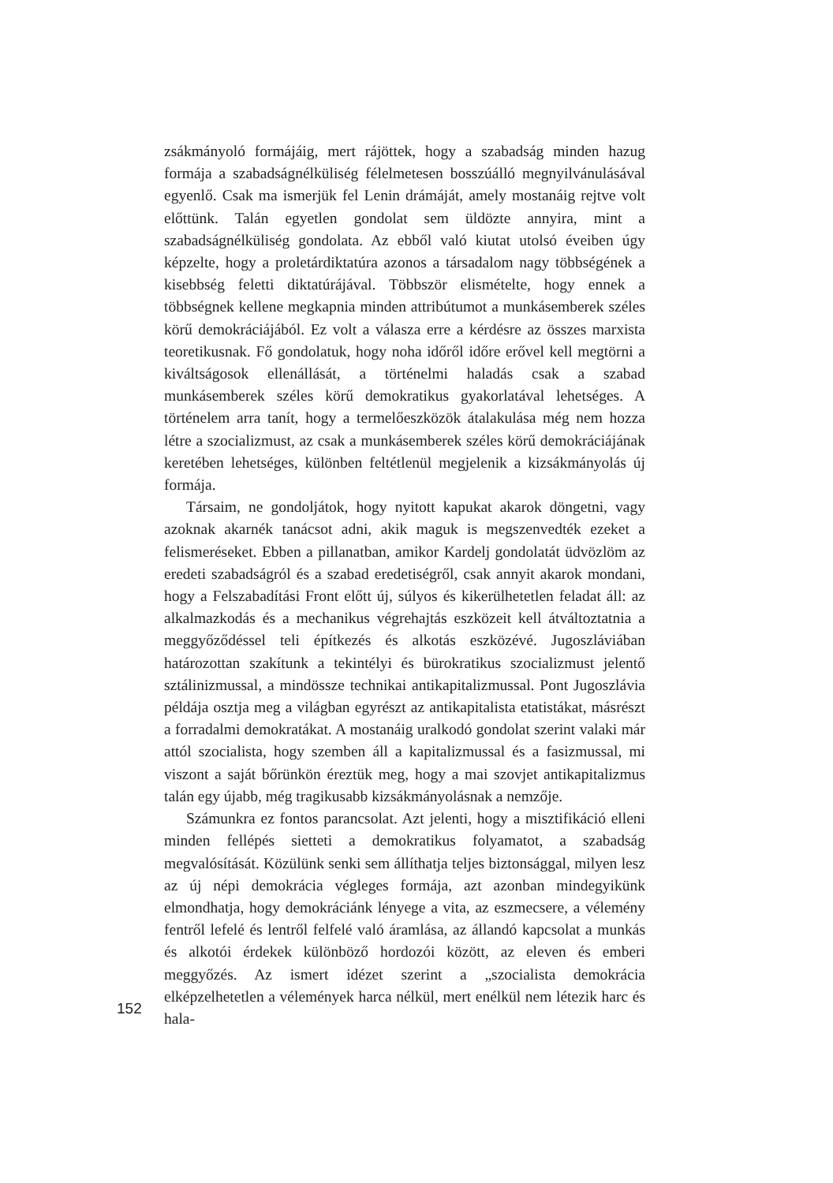zsákmányoló formájáig, mert rájöttek, hogy a szabadság minden hazug formája a szabadságnélküliség félelmetesen bosszúálló megnyilvánulásával egyenlő. Csak ma ismerjük fel Lenin drámáját, amely mostanáig rejtve volt előttünk. Talán egyetlen gondolat sem üldözte annyira, mint a szabadságnélküliség gondolata. Az ebből való kiutat utolsó éveiben úgy képzelte, hogy a proletárdiktatúra azonos a társadalom nagy többségének a kisebbség feletti diktatúrájával. Többször elismételte, hogy ennek a többségnek kellene megkapnia minden attribútumot a munkásemberek széles körű demokráciájából. Ez volt a válasza erre a kérdésre az összes marxista teoretikusnak. Fő gondolatuk, hogy noha időről időre erővel kell megtörni a kiváltságosok ellenállását, a történelmi haladás csak a szabad munkásemberek széles körű demokratikus gyakorlatával lehetséges. A történelem arra tanít, hogy a termelőeszközök átalakulása még nem hozza létre a szocializmust, az csak a munkásemberek széles körű demokráciájának keretében lehetséges, különben feltétlenül megjelenik a kizsákmányolás új formája.
Társaim, ne gondoljátok, hogy nyitott kapukat akarok döngetni, vagy azoknak akarnék tanácsot adni, akik maguk is megszenvedték ezeket a felismeréseket. Ebben a pillanatban, amikor Kardelj gondolatát üdvözlöm az eredeti szabadságról és a szabad eredetiségről, csak annyit akarok mondani, hogy a Felszabadítási Front előtt új, súlyos és kikerülhetetlen feladat áll: az alkalmazkodás és a mechanikus végrehajtás eszközeit kell átváltoztatnia a meggyőződéssel teli építkezés és alkotás eszközévé. Jugoszláviában határozottan szakítunk a tekintélyi és bürokratikus szocializmust jelentő sztálinizmussal, a mindössze technikai antikapitalizmussal. Pont Jugoszlávia példája osztja meg a világban egyrészt az antikapitalista etatistákat, másrészt a forradalmi demokratákat. A mostanáig uralkodó gondolat szerint valaki már attól szocialista, hogy szemben áll a kapitalizmussal és a fasizmussal, mi viszont a saját bőrünkön éreztük meg, hogy a mai szovjet antikapitalizmus talán egy újabb, még tragikusabb kizsákmányolásnak a nemzője.
Számunkra ez fontos parancsolat. Azt jelenti, hogy a misztifikáció elleni minden fellépés sietteti a demokratikus folyamatot, a szabadság megvalósítását. Közülünk senki sem állíthatja teljes biztonsággal, milyen lesz az új népi demokrácia végleges formája, azt azonban mindegyikünk elmondhatja, hogy demokráciánk lényege a vita, az eszmecsere, a vélemény fentről lefelé és lentről felfelé való áramlása, az állandó kapcsolat a munkás és alkotói érdekek különböző hordozói között, az eleven és emberi meggyőzés. Az ismert idézet szerint a „szocialista demokrácia elképzelhetetlen a vélemények harca nélkül, mert enélkül nem létezik harc és hala-
152